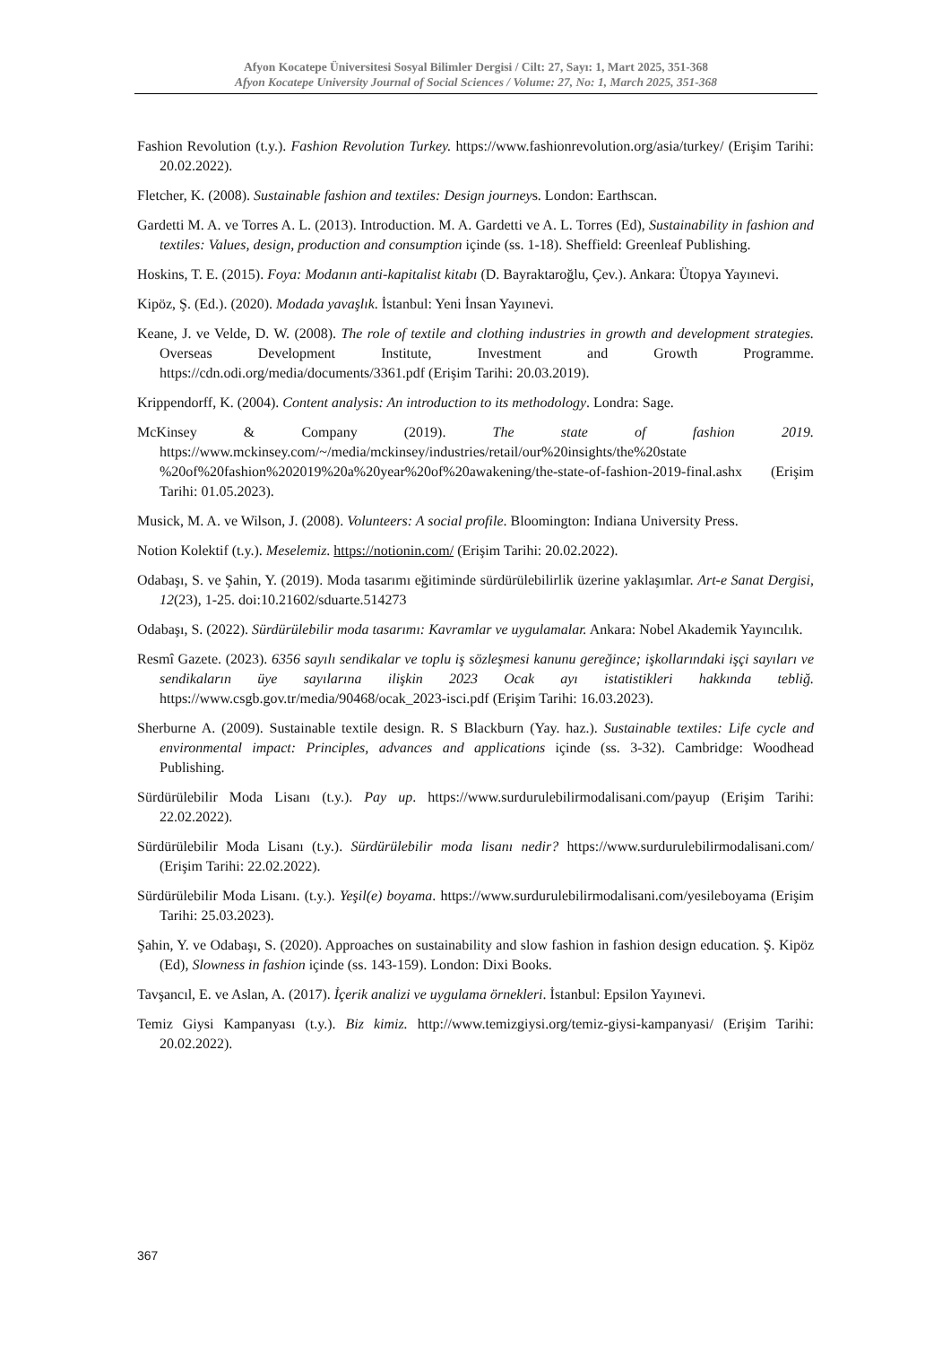Afyon Kocatepe Üniversitesi Sosyal Bilimler Dergisi / Cilt: 27, Sayı: 1, Mart 2025, 351-368
Afyon Kocatepe University Journal of Social Sciences / Volume: 27, No: 1, March 2025, 351-368
Fashion Revolution (t.y.). Fashion Revolution Turkey. https://www.fashionrevolution.org/asia/turkey/ (Erişim Tarihi: 20.02.2022).
Fletcher, K. (2008). Sustainable fashion and textiles: Design journeys. London: Earthscan.
Gardetti M. A. ve Torres A. L. (2013). Introduction. M. A. Gardetti ve A. L. Torres (Ed), Sustainability in fashion and textiles: Values, design, production and consumption içinde (ss. 1-18). Sheffield: Greenleaf Publishing.
Hoskins, T. E. (2015). Foya: Modanın anti-kapitalist kitabı (D. Bayraktaroğlu, Çev.). Ankara: Ütopya Yayınevi.
Kipöz, Ş. (Ed.). (2020). Modada yavaşlık. İstanbul: Yeni İnsan Yayınevi.
Keane, J. ve Velde, D. W. (2008). The role of textile and clothing industries in growth and development strategies. Overseas Development Institute, Investment and Growth Programme. https://cdn.odi.org/media/documents/3361.pdf (Erişim Tarihi: 20.03.2019).
Krippendorff, K. (2004). Content analysis: An introduction to its methodology. Londra: Sage.
McKinsey & Company (2019). The state of fashion 2019. https://www.mckinsey.com/~/media/mckinsey/industries/retail/our%20insights/the%20state %20of%20fashion%202019%20a%20year%20of%20awakening/the-state-of-fashion-2019-final.ashx (Erişim Tarihi: 01.05.2023).
Musick, M. A. ve Wilson, J. (2008). Volunteers: A social profile. Bloomington: Indiana University Press.
Notion Kolektif (t.y.). Meselemiz. https://notionin.com/ (Erişim Tarihi: 20.02.2022).
Odabaşı, S. ve Şahin, Y. (2019). Moda tasarımı eğitiminde sürdürülebilirlik üzerine yaklaşımlar. Art-e Sanat Dergisi, 12(23), 1-25. doi:10.21602/sduarte.514273
Odabaşı, S. (2022). Sürdürülebilir moda tasarımı: Kavramlar ve uygulamalar. Ankara: Nobel Akademik Yayıncılık.
Resmî Gazete. (2023). 6356 sayılı sendikalar ve toplu iş sözleşmesi kanunu gereğince; işkollarındaki işçi sayıları ve sendikaların üye sayılarına ilişkin 2023 Ocak ayı istatistikleri hakkında tebliğ. https://www.csgb.gov.tr/media/90468/ocak_2023-isci.pdf (Erişim Tarihi: 16.03.2023).
Sherburne A. (2009). Sustainable textile design. R. S Blackburn (Yay. haz.). Sustainable textiles: Life cycle and environmental impact: Principles, advances and applications içinde (ss. 3-32). Cambridge: Woodhead Publishing.
Sürdürülebilir Moda Lisanı (t.y.). Pay up. https://www.surdurulebilirmodalisani.com/payup (Erişim Tarihi: 22.02.2022).
Sürdürülebilir Moda Lisanı (t.y.). Sürdürülebilir moda lisanı nedir? https://www.surdurulebilirmodalisani.com/ (Erişim Tarihi: 22.02.2022).
Sürdürülebilir Moda Lisanı. (t.y.). Yeşil(e) boyama. https://www.surdurulebilirmodalisani.com/yesileboyama (Erişim Tarihi: 25.03.2023).
Şahin, Y. ve Odabaşı, S. (2020). Approaches on sustainability and slow fashion in fashion design education. Ş. Kipöz (Ed), Slowness in fashion içinde (ss. 143-159). London: Dixi Books.
Tavşancıl, E. ve Aslan, A. (2017). İçerik analizi ve uygulama örnekleri. İstanbul: Epsilon Yayınevi.
Temiz Giysi Kampanyası (t.y.). Biz kimiz. http://www.temizgiysi.org/temiz-giysi-kampanyasi/ (Erişim Tarihi: 20.02.2022).
367